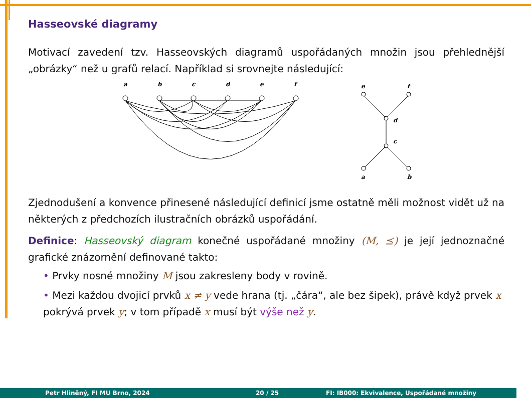Hasseovské diagramy
Motivací zavedení tzv. Hasseovských diagramů uspořádaných množin jsou přehlednější „obrázky“ než u grafů relací. Například si srovnejte následující:
a
b
c
d
e
f
e
f
d
c
a
b
Zjednodušení a konvence přinesené následující definicí jsme ostatně měli možnost vidět už na některých z předchozích ilustračních obrázků uspořádání.
Definice: Hasseovský diagram konečné uspořádané množiny (M, ⪯) je její jednoznačné grafické znázornění definované takto:
• Prvky nosné množiny M jsou zakresleny body v rovině.
• Mezi každou dvojicí prvků x ≠ y vede hrana (tj. „čára“, ale bez šipek), právě když prvek x pokrývá prvek y; v tom případě x musí být výše než y.
Petr Hliněný, FI MU Brno, 2024 20 / 25 FI: IB000: Ekvivalence, Uspořádané množiny